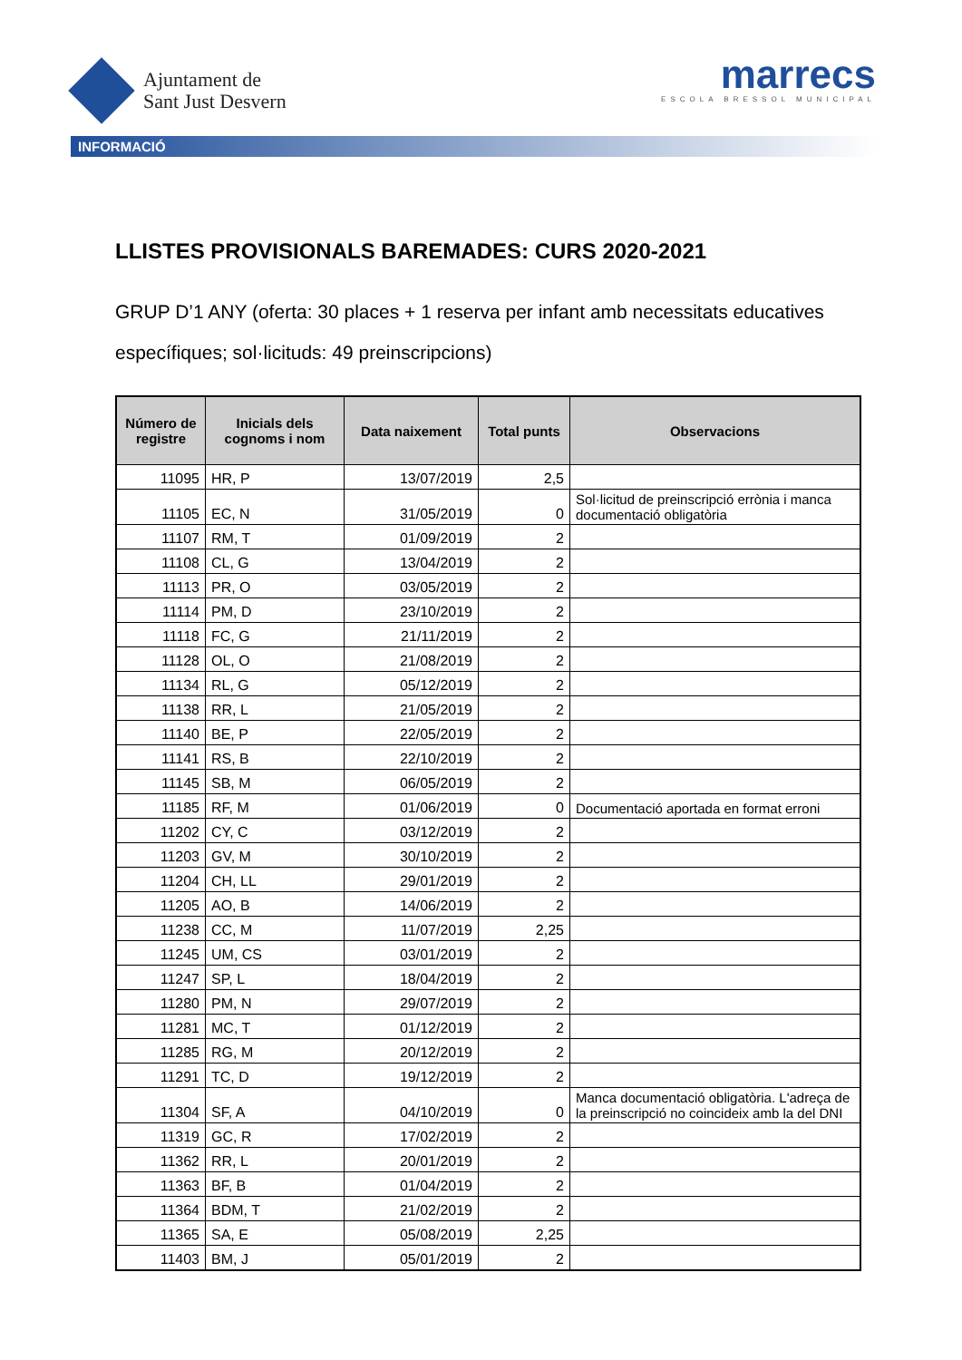Ajuntament de
Sant Just Desvern
marrecs
ESCOLA BRESSOL MUNICIPAL
INFORMACIÓ
LLISTES PROVISIONALS BAREMADES: CURS 2020-2021
GRUP D’1 ANY (oferta: 30 places + 1 reserva per infant amb necessitats educatives específiques; sol·licituds: 49 preinscripcions)
| Número de registre | Inicials dels cognoms i nom | Data naixement | Total punts | Observacions |
| --- | --- | --- | --- | --- |
| 11095 | HR, P | 13/07/2019 | 2,5 | |
| 11105 | EC, N | 31/05/2019 | 0 | Sol·licitud de preinscripció errònia i manca documentació obligatòria |
| 11107 | RM, T | 01/09/2019 | 2 | |
| 11108 | CL, G | 13/04/2019 | 2 | |
| 11113 | PR, O | 03/05/2019 | 2 | |
| 11114 | PM, D | 23/10/2019 | 2 | |
| 11118 | FC, G | 21/11/2019 | 2 | |
| 11128 | OL, O | 21/08/2019 | 2 | |
| 11134 | RL, G | 05/12/2019 | 2 | |
| 11138 | RR, L | 21/05/2019 | 2 | |
| 11140 | BE, P | 22/05/2019 | 2 | |
| 11141 | RS, B | 22/10/2019 | 2 | |
| 11145 | SB, M | 06/05/2019 | 2 | |
| 11185 | RF, M | 01/06/2019 | 0 | Documentació aportada en format erroni |
| 11202 | CY, C | 03/12/2019 | 2 | |
| 11203 | GV, M | 30/10/2019 | 2 | |
| 11204 | CH, LL | 29/01/2019 | 2 | |
| 11205 | AO, B | 14/06/2019 | 2 | |
| 11238 | CC, M | 11/07/2019 | 2,25 | |
| 11245 | UM, CS | 03/01/2019 | 2 | |
| 11247 | SP, L | 18/04/2019 | 2 | |
| 11280 | PM, N | 29/07/2019 | 2 | |
| 11281 | MC, T | 01/12/2019 | 2 | |
| 11285 | RG, M | 20/12/2019 | 2 | |
| 11291 | TC, D | 19/12/2019 | 2 | |
| 11304 | SF, A | 04/10/2019 | 0 | Manca documentació obligatòria. L'adreça de la preinscripció no coincideix amb la del DNI |
| 11319 | GC, R | 17/02/2019 | 2 | |
| 11362 | RR, L | 20/01/2019 | 2 | |
| 11363 | BF, B | 01/04/2019 | 2 | |
| 11364 | BDM, T | 21/02/2019 | 2 | |
| 11365 | SA, E | 05/08/2019 | 2,25 | |
| 11403 | BM, J | 05/01/2019 | 2 | |